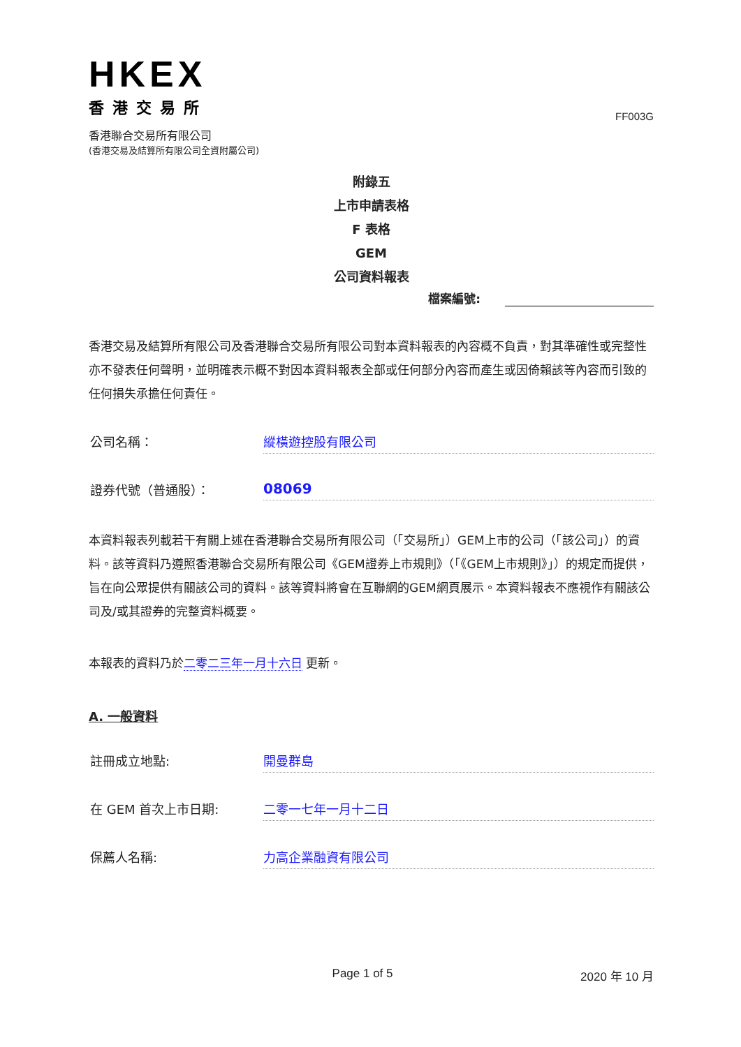HKEX
香港交易所
FF003G
香港聯合交易所有限公司
(香港交易及結算所有限公司全資附屬公司)
附錄五
上市申請表格
F 表格
GEM
公司資料報表
檔案編號:
香港交易及結算所有限公司及香港聯合交易所有限公司對本資料報表的內容概不負責，對其準確性或完整性亦不發表任何聲明，並明確表示概不對因本資料報表全部或任何部分內容而產生或因倚賴該等內容而引致的任何損失承擔任何責任。
公司名稱： 縱橫遊控股有限公司
證券代號（普通股）： 08069
本資料報表列載若干有關上述在香港聯合交易所有限公司（「交易所」）GEM上市的公司（「該公司」）的資料。該等資料乃遵照香港聯合交易所有限公司《GEM證券上市規則》（「《GEM上市規則》」）的規定而提供，旨在向公眾提供有關該公司的資料。該等資料將會在互聯網的GEM網頁展示。本資料報表不應視作有關該公司及/或其證券的完整資料概要。
本報表的資料乃於二零二三年一月十六日 更新。
A. 一般資料
註冊成立地點: 開曼群島
在 GEM 首次上市日期: 二零一七年一月十二日
保薦人名稱: 力高企業融資有限公司
Page 1 of 5 2020 年 10 月